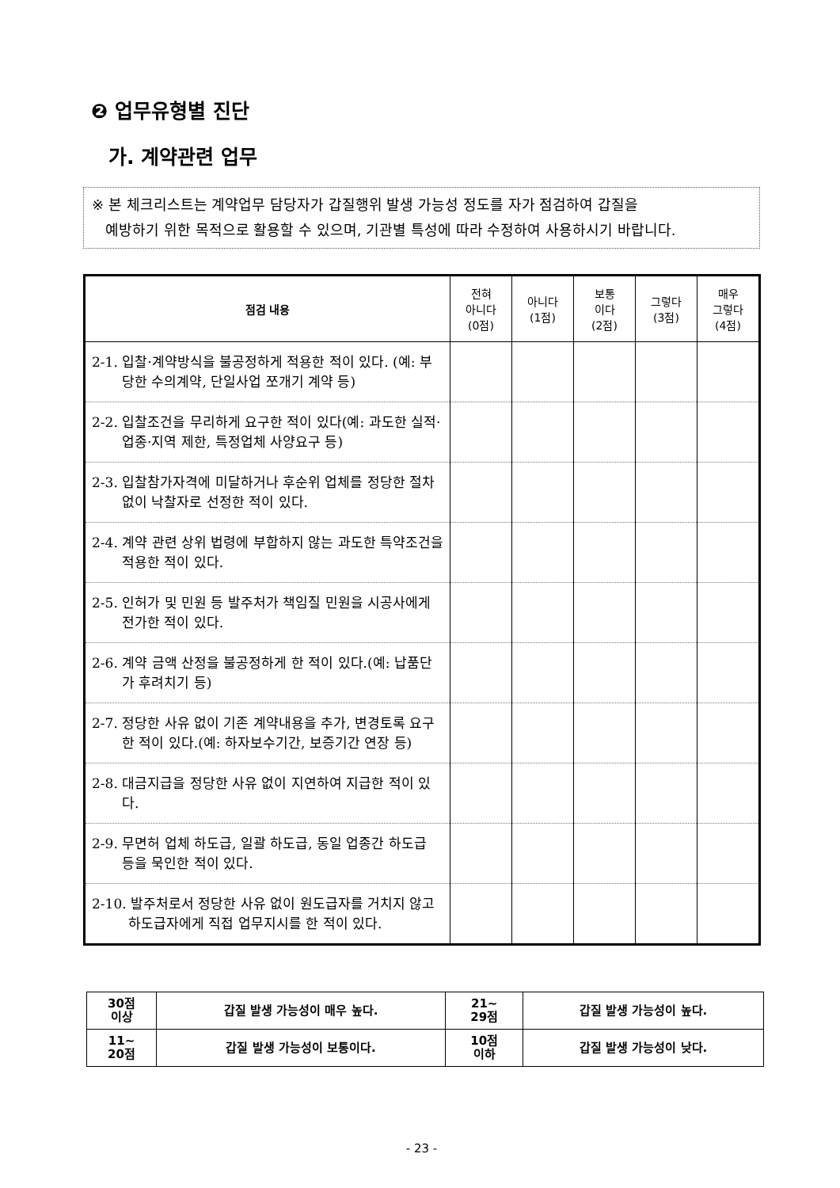❷ 업무유형별 진단
가. 계약관련 업무
※ 본 체크리스트는 계약업무 담당자가 갑질행위 발생 가능성 정도를 자가 점검하여 갑질을
예방하기 위한 목적으로 활용할 수 있으며, 기관별 특성에 따라 수정하여 사용하시기 바랍니다.
| 점검 내용 | 전혀 아니다 (0점) | 아니다 (1점) | 보통 이다 (2점) | 그렇다 (3점) | 매우 그렇다 (4점) |
| --- | --- | --- | --- | --- | --- |
| 2-1. 입찰·계약방식을 불공정하게 적용한 적이 있다. (예: 부당한 수의계약, 단일사업 쪼개기 계약 등) | | | | | |
| 2-2. 입찰조건을 무리하게 요구한 적이 있다(예: 과도한 실적·업종·지역 제한, 특정업체 사양요구 등) | | | | | |
| 2-3. 입찰참가자격에 미달하거나 후순위 업체를 정당한 절차 없이 낙찰자로 선정한 적이 있다. | | | | | |
| 2-4. 계약 관련 상위 법령에 부합하지 않는 과도한 특약조건을 적용한 적이 있다. | | | | | |
| 2-5. 인허가 및 민원 등 발주처가 책임질 민원을 시공사에게 전가한 적이 있다. | | | | | |
| 2-6. 계약 금액 산정을 불공정하게 한 적이 있다.(예: 납품단가 후려치기 등) | | | | | |
| 2-7. 정당한 사유 없이 기존 계약내용을 추가, 변경토록 요구한 적이 있다.(예: 하자보수기간, 보증기간 연장 등) | | | | | |
| 2-8. 대금지급을 정당한 사유 없이 지연하여 지급한 적이 있다. | | | | | |
| 2-9. 무면허 업체 하도급, 일괄 하도급, 동일 업종간 하도급 등을 묵인한 적이 있다. | | | | | |
| 2-10. 발주처로서 정당한 사유 없이 원도급자를 거치지 않고 하도급자에게 직접 업무지시를 한 적이 있다. | | | | | |
| 30점 이상 | 갑질 발생 가능성이 매우 높다. | 21~ 29점 | 갑질 발생 가능성이 높다. |
| 11~ 20점 | 갑질 발생 가능성이 보통이다. | 10점 이하 | 갑질 발생 가능성이 낮다. |
- 23 -